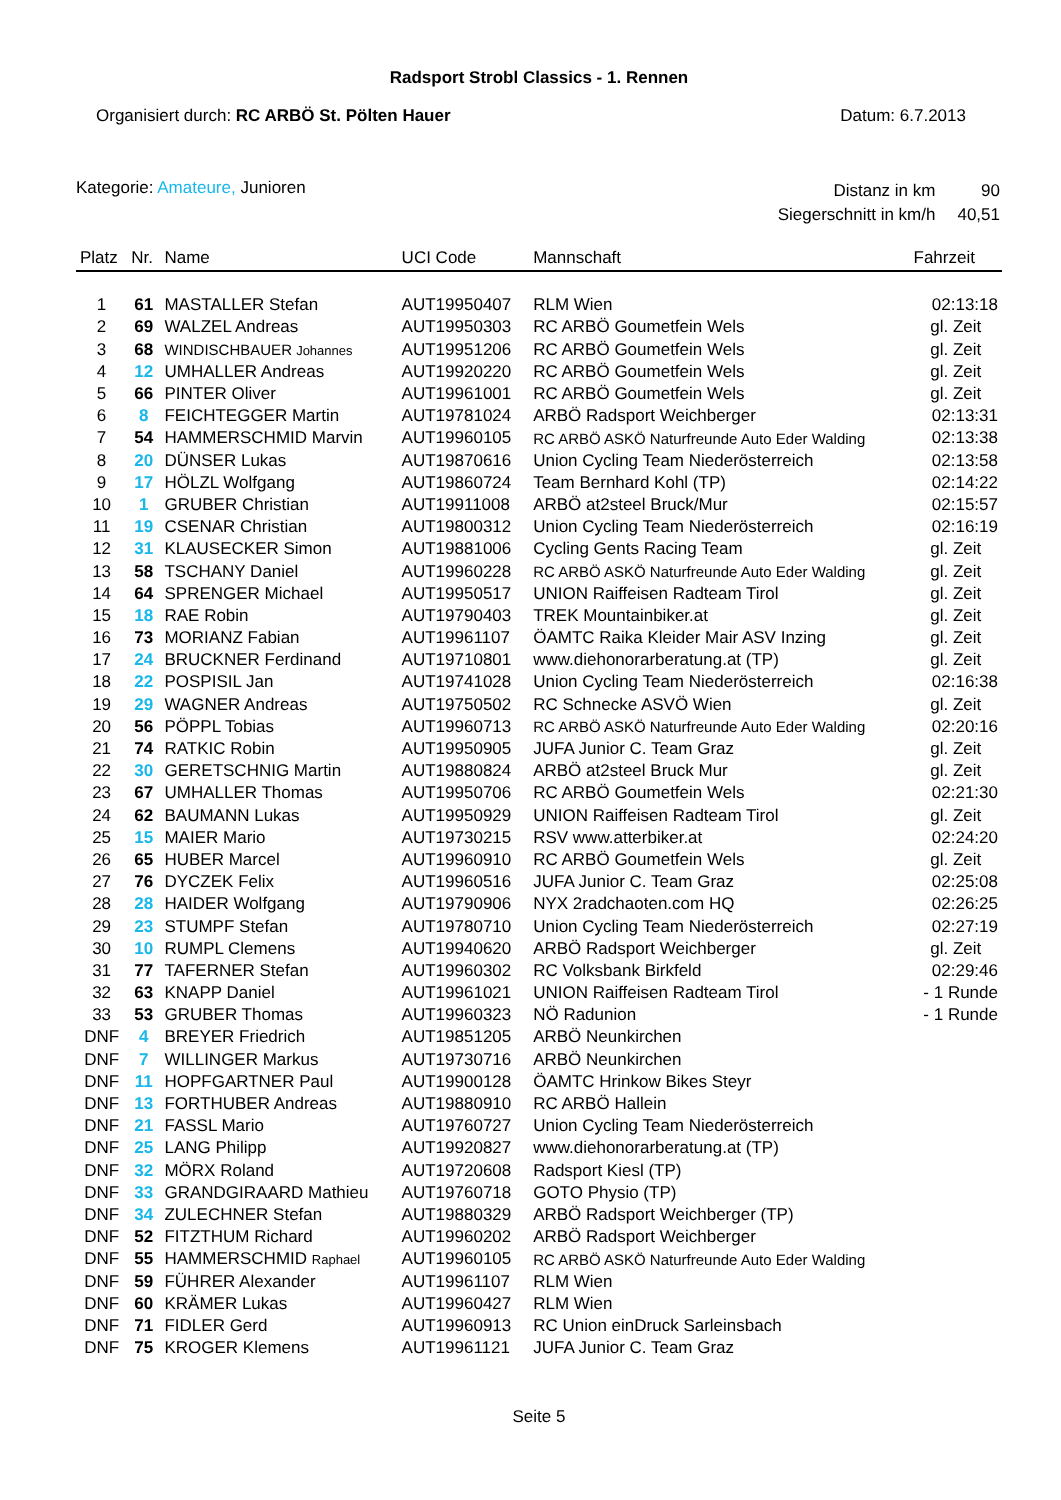Radsport Strobl Classics - 1. Rennen
Organisiert durch: RC ARBÖ St. Pölten Hauer Datum: 6.7.2013
Kategorie: Amateure, Junioren
| Distanz in km | 90 |
| Siegerschnitt in km/h | 40,51 |
| Platz | Nr. | Name | UCI Code | Mannschaft | Fahrzeit |
| --- | --- | --- | --- | --- | --- |
| 1 | 61 | MASTALLER Stefan | AUT19950407 | RLM Wien | 02:13:18 |
| 2 | 69 | WALZEL Andreas | AUT19950303 | RC ARBÖ Goumetfein Wels | gl. Zeit |
| 3 | 68 | WINDISCHBAUER Johannes | AUT19951206 | RC ARBÖ Goumetfein Wels | gl. Zeit |
| 4 | 12 | UMHALLER Andreas | AUT19920220 | RC ARBÖ Goumetfein Wels | gl. Zeit |
| 5 | 66 | PINTER Oliver | AUT19961001 | RC ARBÖ Goumetfein Wels | gl. Zeit |
| 6 | 8 | FEICHTEGGER Martin | AUT19781024 | ARBÖ Radsport Weichberger | 02:13:31 |
| 7 | 54 | HAMMERSCHMID Marvin | AUT19960105 | RC ARBÖ ASKÖ Naturfreunde Auto Eder Walding | 02:13:38 |
| 8 | 20 | DÜNSER Lukas | AUT19870616 | Union Cycling Team Niederösterreich | 02:13:58 |
| 9 | 17 | HÖLZL Wolfgang | AUT19860724 | Team Bernhard Kohl (TP) | 02:14:22 |
| 10 | 1 | GRUBER Christian | AUT19911008 | ARBÖ at2steel Bruck/Mur | 02:15:57 |
| 11 | 19 | CSENAR Christian | AUT19800312 | Union Cycling Team Niederösterreich | 02:16:19 |
| 12 | 31 | KLAUSECKER Simon | AUT19881006 | Cycling Gents Racing Team | gl. Zeit |
| 13 | 58 | TSCHANY Daniel | AUT19960228 | RC ARBÖ ASKÖ Naturfreunde Auto Eder Walding | gl. Zeit |
| 14 | 64 | SPRENGER Michael | AUT19950517 | UNION Raiffeisen Radteam Tirol | gl. Zeit |
| 15 | 18 | RAE Robin | AUT19790403 | TREK Mountainbiker.at | gl. Zeit |
| 16 | 73 | MORIANZ Fabian | AUT19961107 | ÖAMTC Raika Kleider Mair ASV Inzing | gl. Zeit |
| 17 | 24 | BRUCKNER Ferdinand | AUT19710801 | www.diehonorarberatung.at (TP) | gl. Zeit |
| 18 | 22 | POSPISIL Jan | AUT19741028 | Union Cycling Team Niederösterreich | 02:16:38 |
| 19 | 29 | WAGNER Andreas | AUT19750502 | RC Schnecke ASVÖ Wien | gl. Zeit |
| 20 | 56 | PÖPPL Tobias | AUT19960713 | RC ARBÖ ASKÖ Naturfreunde Auto Eder Walding | 02:20:16 |
| 21 | 74 | RATKIC Robin | AUT19950905 | JUFA Junior C. Team Graz | gl. Zeit |
| 22 | 30 | GERETSCHNIG Martin | AUT19880824 | ARBÖ at2steel Bruck Mur | gl. Zeit |
| 23 | 67 | UMHALLER Thomas | AUT19950706 | RC ARBÖ Goumetfein Wels | 02:21:30 |
| 24 | 62 | BAUMANN Lukas | AUT19950929 | UNION Raiffeisen Radteam Tirol | gl. Zeit |
| 25 | 15 | MAIER Mario | AUT19730215 | RSV www.atterbiker.at | 02:24:20 |
| 26 | 65 | HUBER Marcel | AUT19960910 | RC ARBÖ Goumetfein Wels | gl. Zeit |
| 27 | 76 | DYCZEK Felix | AUT19960516 | JUFA Junior C. Team Graz | 02:25:08 |
| 28 | 28 | HAIDER Wolfgang | AUT19790906 | NYX 2radchaoten.com HQ | 02:26:25 |
| 29 | 23 | STUMPF Stefan | AUT19780710 | Union Cycling Team Niederösterreich | 02:27:19 |
| 30 | 10 | RUMPL Clemens | AUT19940620 | ARBÖ Radsport Weichberger | gl. Zeit |
| 31 | 77 | TAFERNER Stefan | AUT19960302 | RC Volksbank Birkfeld | 02:29:46 |
| 32 | 63 | KNAPP Daniel | AUT19961021 | UNION Raiffeisen Radteam Tirol | - 1 Runde |
| 33 | 53 | GRUBER Thomas | AUT19960323 | NÖ Radunion | - 1 Runde |
| DNF | 4 | BREYER Friedrich | AUT19851205 | ARBÖ Neunkirchen | |
| DNF | 7 | WILLINGER Markus | AUT19730716 | ARBÖ Neunkirchen | |
| DNF | 11 | HOPFGARTNER Paul | AUT19900128 | ÖAMTC Hrinkow Bikes Steyr | |
| DNF | 13 | FORTHUBER Andreas | AUT19880910 | RC ARBÖ Hallein | |
| DNF | 21 | FASSL Mario | AUT19760727 | Union Cycling Team Niederösterreich | |
| DNF | 25 | LANG Philipp | AUT19920827 | www.diehonorarberatung.at (TP) | |
| DNF | 32 | MÖRX Roland | AUT19720608 | Radsport Kiesl (TP) | |
| DNF | 33 | GRANDGIRAARD Mathieu | AUT19760718 | GOTO Physio (TP) | |
| DNF | 34 | ZULECHNER Stefan | AUT19880329 | ARBÖ Radsport Weichberger (TP) | |
| DNF | 52 | FITZTHUM Richard | AUT19960202 | ARBÖ Radsport Weichberger | |
| DNF | 55 | HAMMERSCHMID Raphael | AUT19960105 | RC ARBÖ ASKÖ Naturfreunde Auto Eder Walding | |
| DNF | 59 | FÜHRER Alexander | AUT19961107 | RLM Wien | |
| DNF | 60 | KRÄMER Lukas | AUT19960427 | RLM Wien | |
| DNF | 71 | FIDLER Gerd | AUT19960913 | RC Union einDruck Sarleinsbach | |
| DNF | 75 | KROGER Klemens | AUT19961121 | JUFA Junior C. Team Graz | |
Seite 5